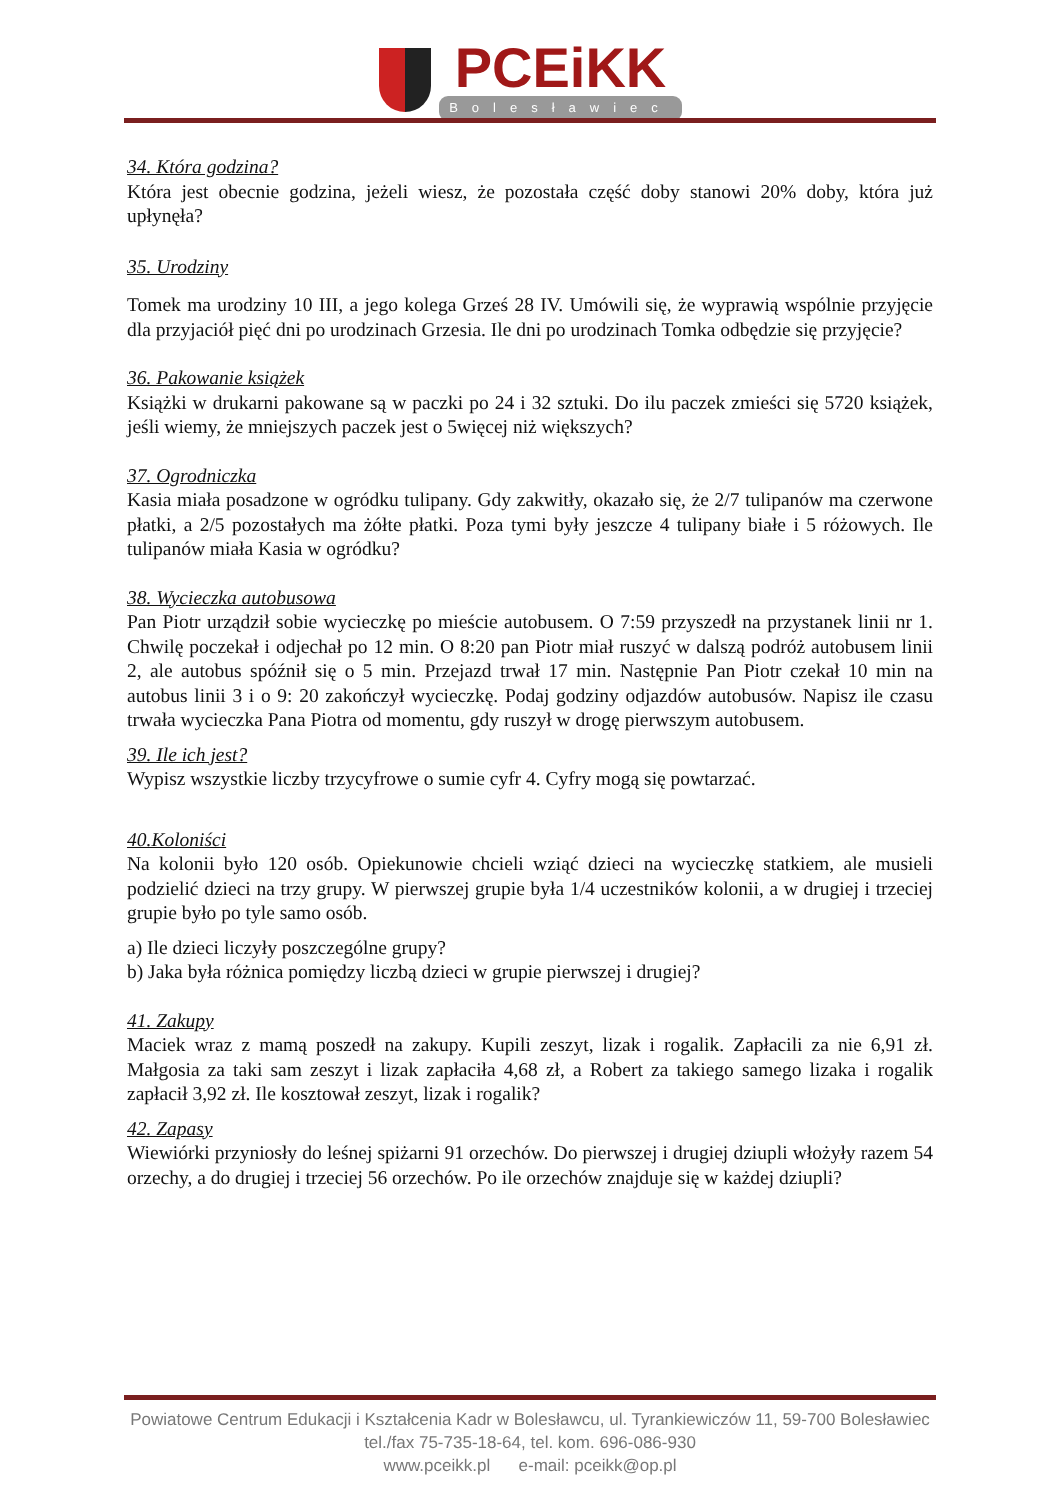PCEiKK
Bolesławiec
34. Która godzina?
Która jest obecnie godzina, jeżeli wiesz, że pozostała część doby stanowi 20% doby, która już upłynęła?
35. Urodziny
Tomek ma urodziny 10 III, a jego kolega Grześ 28 IV. Umówili się, że wyprawią wspólnie przyjęcie dla przyjaciół pięć dni po urodzinach Grzesia. Ile dni po urodzinach Tomka odbędzie się przyjęcie?
36. Pakowanie książek
Książki w drukarni pakowane są w paczki po 24 i 32 sztuki. Do ilu paczek zmieści się 5720 książek, jeśli wiemy, że mniejszych paczek jest o 5więcej niż większych?
37. Ogrodniczka
Kasia miała posadzone w ogródku tulipany. Gdy zakwitły, okazało się, że 2/7 tulipanów ma czerwone płatki, a 2/5 pozostałych ma żółte płatki. Poza tymi były jeszcze 4 tulipany białe i 5 różowych. Ile tulipanów miała Kasia w ogródku?
38. Wycieczka autobusowa
Pan Piotr urządził sobie wycieczkę po mieście autobusem. O 7:59 przyszedł na przystanek linii nr 1. Chwilę poczekał i odjechał po 12 min. O 8:20 pan Piotr miał ruszyć w dalszą podróż autobusem linii 2, ale autobus spóźnił się o 5 min. Przejazd trwał 17 min. Następnie Pan Piotr czekał 10 min na autobus linii 3 i o 9: 20 zakończył wycieczkę. Podaj godziny odjazdów autobusów. Napisz ile czasu trwała wycieczka Pana Piotra od momentu, gdy ruszył w drogę pierwszym autobusem.
39. Ile ich jest?
Wypisz wszystkie liczby trzycyfrowe o sumie cyfr 4. Cyfry mogą się powtarzać.
40.Koloniści
Na kolonii było 120 osób. Opiekunowie chcieli wziąć dzieci na wycieczkę statkiem, ale musieli podzielić dzieci na trzy grupy. W pierwszej grupie była 1/4 uczestników kolonii, a w drugiej i trzeciej grupie było po tyle samo osób.
a) Ile dzieci liczyły poszczególne grupy?
b) Jaka była różnica pomiędzy liczbą dzieci w grupie pierwszej i drugiej?
41. Zakupy
Maciek wraz z mamą poszedł na zakupy. Kupili zeszyt, lizak i rogalik. Zapłacili za nie 6,91 zł. Małgosia za taki sam zeszyt i lizak zapłaciła 4,68 zł, a Robert za takiego samego lizaka i rogalik zapłacił 3,92 zł. Ile kosztował zeszyt, lizak i rogalik?
42. Zapasy
Wiewiórki przyniosły do leśnej spiżarni 91 orzechów. Do pierwszej i drugiej dziupli włożyły razem 54 orzechy, a do drugiej i trzeciej 56 orzechów. Po ile orzechów znajduje się w każdej dziupli?
Powiatowe Centrum Edukacji i Kształcenia Kadr w Bolesławcu, ul. Tyrankiewiczów 11, 59-700 Bolesławiec
tel./fax 75-735-18-64, tel. kom. 696-086-930
www.pceikk.pl e-mail: pceikk@op.pl